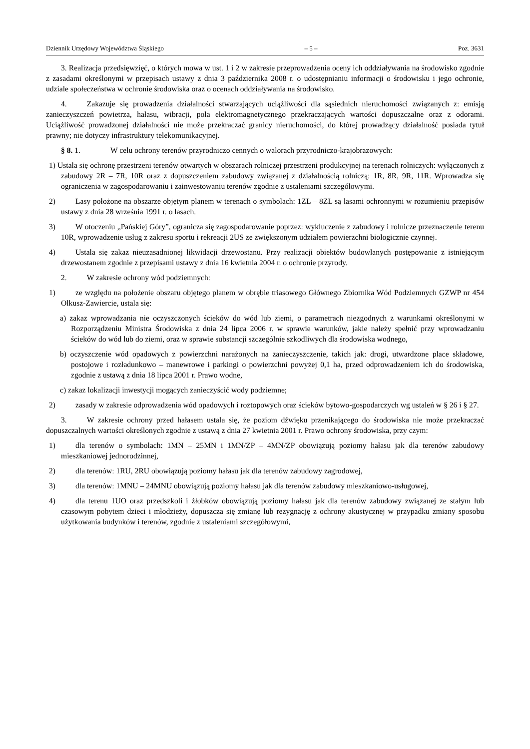Dziennik Urzędowy Województwa Śląskiego – 5 – Poz. 3631
3. Realizacja przedsięwzięć, o których mowa w ust. 1 i 2 w zakresie przeprowadzenia oceny ich oddziaływania na środowisko zgodnie z zasadami określonymi w przepisach ustawy z dnia 3 października 2008 r. o udostępnianiu informacji o środowisku i jego ochronie, udziale społeczeństwa w ochronie środowiska oraz o ocenach oddziaływania na środowisko.
4. Zakazuje się prowadzenia działalności stwarzających uciążliwości dla sąsiednich nieruchomości związanych z: emisją zanieczyszczeń powietrza, hałasu, wibracji, pola elektromagnetycznego przekraczających wartości dopuszczalne oraz z odorami. Uciążliwość prowadzonej działalności nie może przekraczać granicy nieruchomości, do której prowadzący działalność posiada tytuł prawny; nie dotyczy infrastruktury telekomunikacyjnej.
§ 8. 1. W celu ochrony terenów przyrodniczo cennych o walorach przyrodniczo-krajobrazowych:
1) Ustala się ochronę przestrzeni terenów otwartych w obszarach rolniczej przestrzeni produkcyjnej na terenach rolniczych: wyłączonych z zabudowy 2R – 7R, 10R oraz z dopuszczeniem zabudowy związanej z działalnością rolniczą: 1R, 8R, 9R, 11R. Wprowadza się ograniczenia w zagospodarowaniu i zainwestowaniu terenów zgodnie z ustaleniami szczegółowymi.
2) Lasy położone na obszarze objętym planem w terenach o symbolach: 1ZL – 8ZL są lasami ochronnymi w rozumieniu przepisów ustawy z dnia 28 września 1991 r. o lasach.
3) W otoczeniu „Pańskiej Góry”, ogranicza się zagospodarowanie poprzez: wykluczenie z zabudowy i rolnicze przeznaczenie terenu 10R, wprowadzenie usług z zakresu sportu i rekreacji 2US ze zwiększonym udziałem powierzchni biologicznie czynnej.
4) Ustala się zakaz nieuzasadnionej likwidacji drzewostanu. Przy realizacji obiektów budowlanych postępowanie z istniejącym drzewostanem zgodnie z przepisami ustawy z dnia 16 kwietnia 2004 r. o ochronie przyrody.
2. W zakresie ochrony wód podziemnych:
1) ze względu na położenie obszaru objętego planem w obrębie triasowego Głównego Zbiornika Wód Podziemnych GZWP nr 454 Olkusz-Zawiercie, ustala się:
a) zakaz wprowadzania nie oczyszczonych ścieków do wód lub ziemi, o parametrach niezgodnych z warunkami określonymi w Rozporządzeniu Ministra Środowiska z dnia 24 lipca 2006 r. w sprawie warunków, jakie należy spełnić przy wprowadzaniu ścieków do wód lub do ziemi, oraz w sprawie substancji szczególnie szkodliwych dla środowiska wodnego,
b) oczyszczenie wód opadowych z powierzchni narażonych na zanieczyszczenie, takich jak: drogi, utwardzone place składowe, postojowe i rozładunkowo – manewrowe i parkingi o powierzchni powyżej 0,1 ha, przed odprowadzeniem ich do środowiska, zgodnie z ustawą z dnia 18 lipca 2001 r. Prawo wodne,
c) zakaz lokalizacji inwestycji mogących zanieczyścić wody podziemne;
2) zasady w zakresie odprowadzenia wód opadowych i roztopowych oraz ścieków bytowo-gospodarczych wg ustaleń w § 26 i § 27.
3. W zakresie ochrony przed hałasem ustala się, że poziom dźwięku przenikającego do środowiska nie może przekraczać dopuszczalnych wartości określonych zgodnie z ustawą z dnia 27 kwietnia 2001 r. Prawo ochrony środowiska, przy czym:
1) dla terenów o symbolach: 1MN – 25MN i 1MN/ZP – 4MN/ZP obowiązują poziomy hałasu jak dla terenów zabudowy mieszkaniowej jednorodzinnej,
2) dla terenów: 1RU, 2RU obowiązują poziomy hałasu jak dla terenów zabudowy zagrodowej,
3) dla terenów: 1MNU – 24MNU obowiązują poziomy hałasu jak dla terenów zabudowy mieszkaniowo-usługowej,
4) dla terenu 1UO oraz przedszkoli i żłobków obowiązują poziomy hałasu jak dla terenów zabudowy związanej ze stałym lub czasowym pobytem dzieci i młodzieży, dopuszcza się zmianę lub rezygnację z ochrony akustycznej w przypadku zmiany sposobu użytkowania budynków i terenów, zgodnie z ustaleniami szczegółowymi,